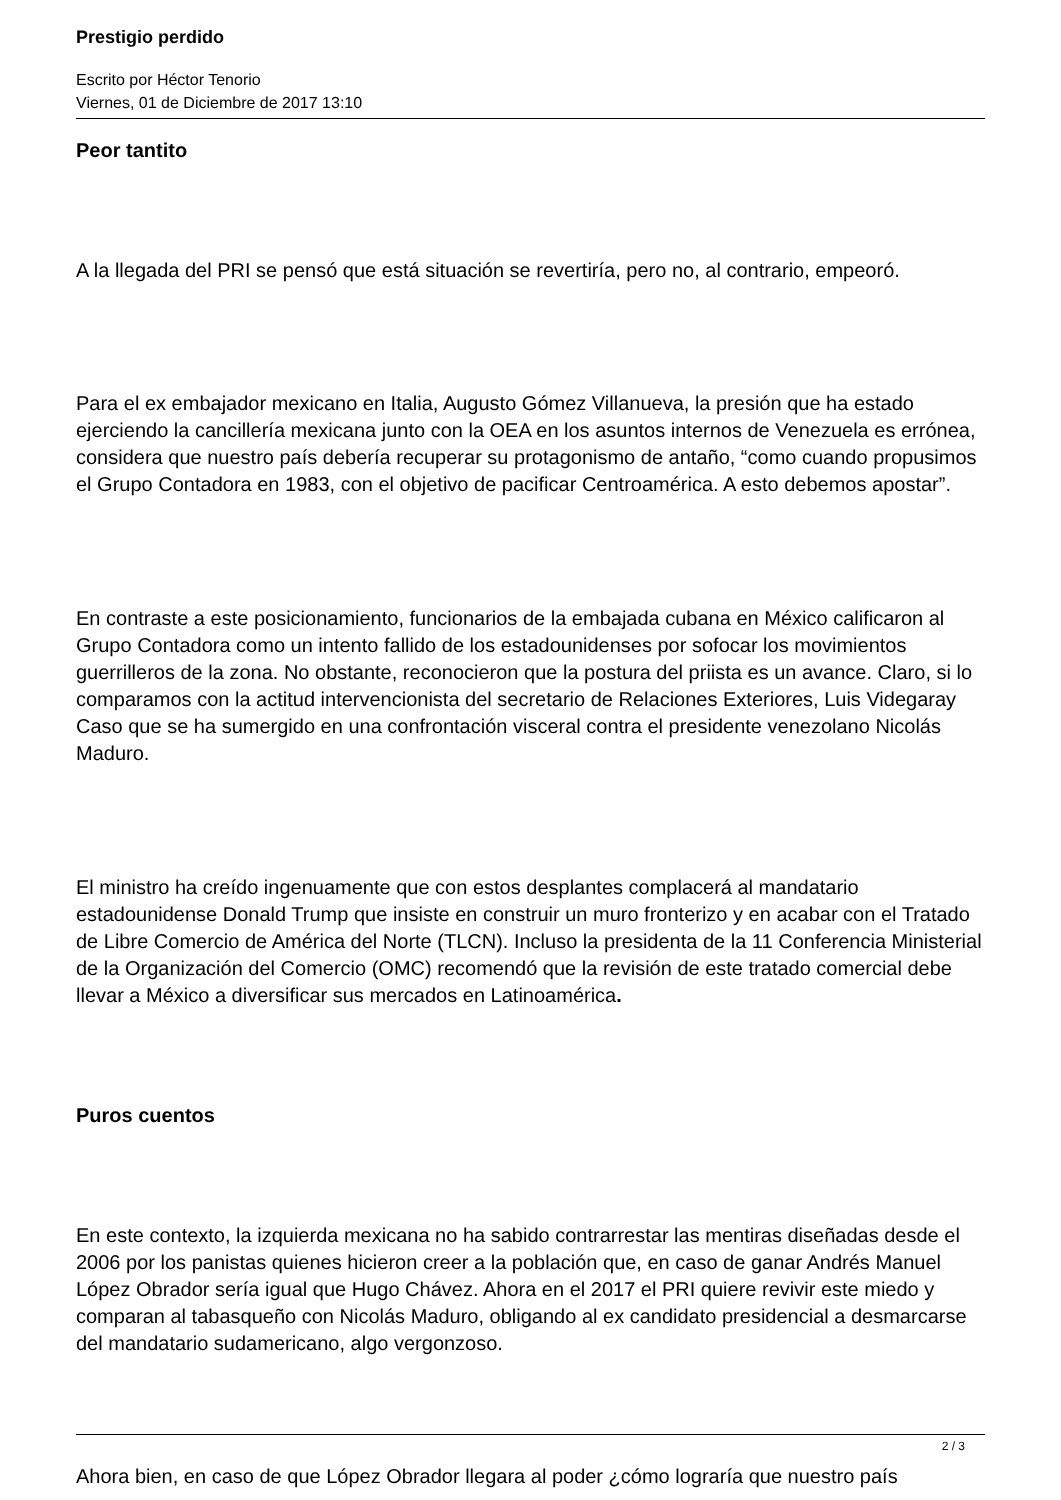Prestigio perdido
Escrito por Héctor Tenorio
Viernes, 01 de Diciembre de 2017 13:10
Peor tantito
A la llegada del PRI se pensó que está situación se revertiría, pero no, al contrario, empeoró.
Para el ex embajador mexicano en Italia, Augusto Gómez Villanueva, la presión que ha estado ejerciendo la cancillería mexicana junto con la OEA en los asuntos internos de Venezuela es errónea, considera que nuestro país debería recuperar su protagonismo de antaño, “como cuando propusimos el Grupo Contadora en 1983, con el objetivo de pacificar Centroamérica. A esto debemos apostar”.
En contraste a este posicionamiento, funcionarios de la embajada cubana en México calificaron al Grupo Contadora como un intento fallido de los estadounidenses por sofocar los movimientos guerrilleros de la zona. No obstante, reconocieron que la postura del priista es un avance. Claro, si lo comparamos con la actitud intervencionista del secretario de Relaciones Exteriores, Luis Videgaray Caso que se ha sumergido en una confrontación visceral contra el presidente venezolano Nicolás Maduro.
El ministro ha creído ingenuamente que con estos desplantes complacerá al mandatario estadounidense Donald Trump que insiste en construir un muro fronterizo y en acabar con el Tratado de Libre Comercio de América del Norte (TLCN). Incluso la presidenta de la 11 Conferencia Ministerial de la Organización del Comercio (OMC) recomendó que la revisión de este tratado comercial debe llevar a México a diversificar sus mercados en Latinoamérica.
Puros cuentos
En este contexto, la izquierda mexicana no ha sabido contrarrestar las mentiras diseñadas desde el 2006 por los panistas quienes hicieron creer a la población que, en caso de ganar Andrés Manuel López Obrador sería igual que Hugo Chávez. Ahora en el 2017 el PRI quiere revivir este miedo y comparan al tabasqueño con Nicolás Maduro, obligando al ex candidato presidencial a desmarcarse del mandatario sudamericano, algo vergonzoso.
Ahora bien, en caso de que López Obrador llegara al poder ¿cómo lograría que nuestro país
2 / 3